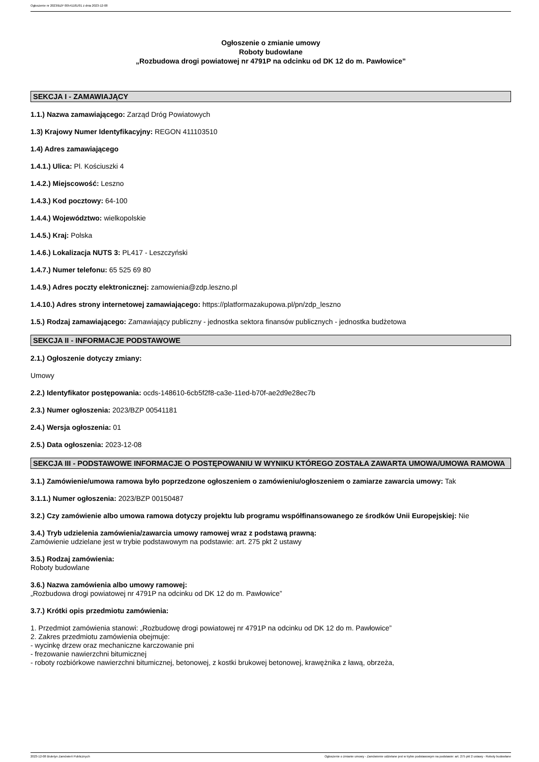Ogłoszenie nr 2023/BZP 00541181/01 z dnia 2023-12-08
Ogłoszenie o zmianie umowy
Roboty budowlane
„Rozbudowa drogi powiatowej nr 4791P na odcinku od DK 12 do m. Pawłowice”
SEKCJA I - ZAMAWIAJĄCY
1.1.) Nazwa zamawiającego: Zarząd Dróg Powiatowych
1.3) Krajowy Numer Identyfikacyjny: REGON 411103510
1.4) Adres zamawiającego
1.4.1.) Ulica: Pl. Kościuszki 4
1.4.2.) Miejscowość: Leszno
1.4.3.) Kod pocztowy: 64-100
1.4.4.) Województwo: wielkopolskie
1.4.5.) Kraj: Polska
1.4.6.) Lokalizacja NUTS 3: PL417 - Leszczyński
1.4.7.) Numer telefonu: 65 525 69 80
1.4.9.) Adres poczty elektronicznej: zamowienia@zdp.leszno.pl
1.4.10.) Adres strony internetowej zamawiającego: https://platformazakupowa.pl/pn/zdp_leszno
1.5.) Rodzaj zamawiającego: Zamawiający publiczny - jednostka sektora finansów publicznych - jednostka budżetowa
SEKCJA II - INFORMACJE PODSTAWOWE
2.1.) Ogłoszenie dotyczy zmiany:
Umowy
2.2.) Identyfikator postępowania: ocds-148610-6cb5f2f8-ca3e-11ed-b70f-ae2d9e28ec7b
2.3.) Numer ogłoszenia: 2023/BZP 00541181
2.4.) Wersja ogłoszenia: 01
2.5.) Data ogłoszenia: 2023-12-08
SEKCJA III - PODSTAWOWE INFORMACJE O POSTĘPOWANIU W WYNIKU KTÓREGO ZOSTAŁA ZAWARTA UMOWA/UMOWA RAMOWA
3.1.) Zamówienie/umowa ramowa było poprzedzone ogłoszeniem o zamówieniu/ogłoszeniem o zamiarze zawarcia umowy: Tak
3.1.1.) Numer ogłoszenia: 2023/BZP 00150487
3.2.) Czy zamówienie albo umowa ramowa dotyczy projektu lub programu współfinansowanego ze środków Unii Europejskiej: Nie
3.4.) Tryb udzielenia zamówienia/zawarcia umowy ramowej wraz z podstawą prawną:
Zamówienie udzielane jest w trybie podstawowym na podstawie: art. 275 pkt 2 ustawy
3.5.) Rodzaj zamówienia:
Roboty budowlane
3.6.) Nazwa zamówienia albo umowy ramowej:
„Rozbudowa drogi powiatowej nr 4791P na odcinku od DK 12 do m. Pawłowice”
3.7.) Krótki opis przedmiotu zamówienia:
1. Przedmiot zamówienia stanowi: „Rozbudowę drogi powiatowej nr 4791P na odcinku od DK 12 do m. Pawłowice”
2. Zakres przedmiotu zamówienia obejmuje:
- wycinkę drzew oraz mechaniczne karczowanie pni
- frezowanie nawierzchni bitumicznej
- roboty rozbiórkowe nawierzchni bitumicznej, betonowej, z kostki brukowej betonowej, krawężnika z ławą, obrzeża,
2023-12-08 Biuletyn Zamówień Publicznych Ogłoszenie o zmianie umowy - Zamówienie udzielane jest w trybie podstawowym na podstawie: art. 275 pkt 2 ustawy - Roboty budowlane